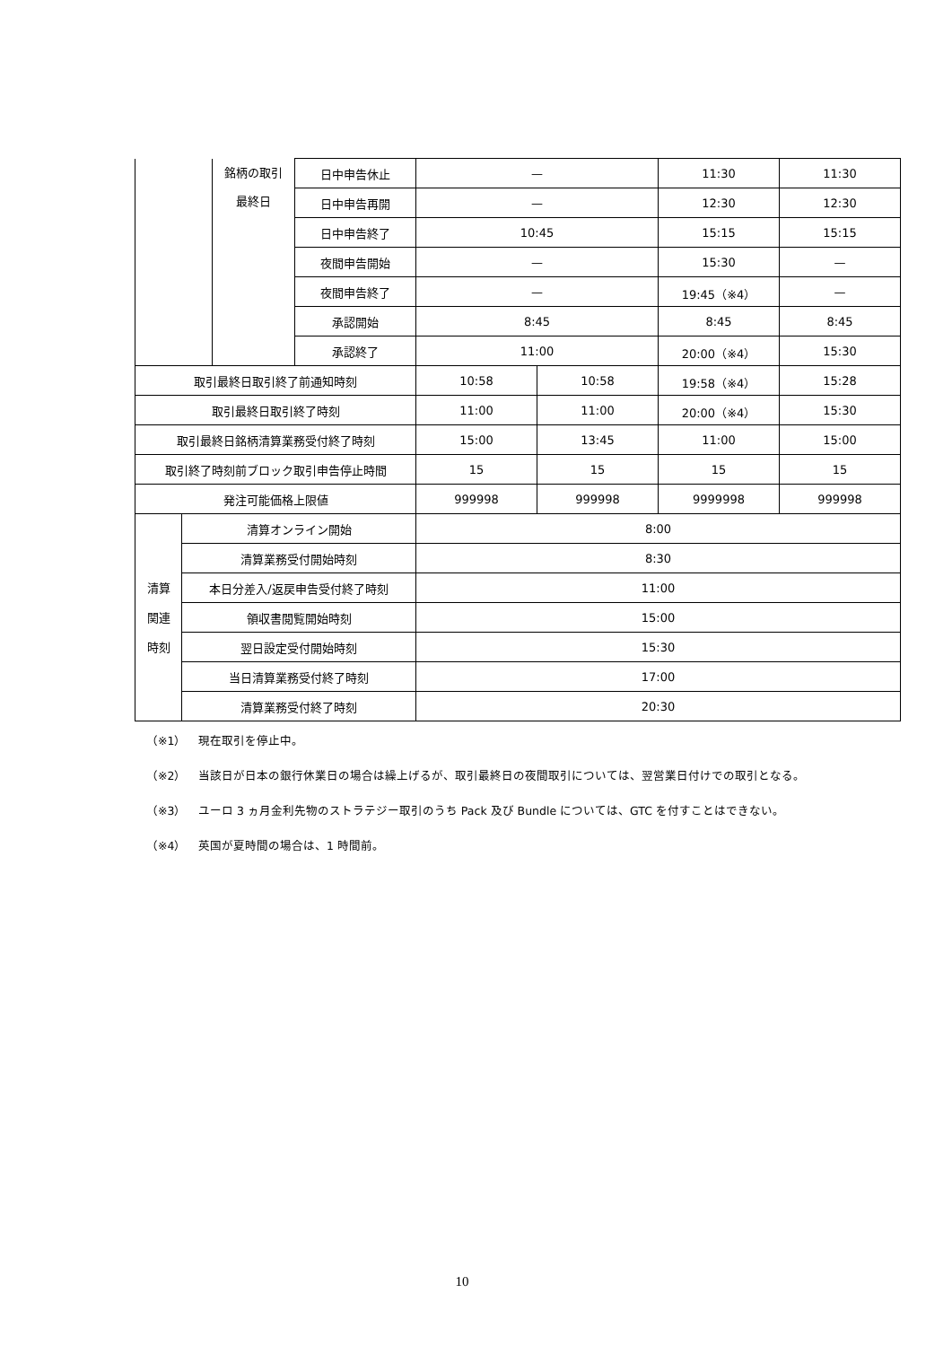| | | 銘柄の取引 最終日 | 日中申告休止 | — | | 11:30 | 11:30 |
| | | | 日中申告再開 | — | | 12:30 | 12:30 |
| | | | 日中申告終了 | 10:45 | | 15:15 | 15:15 |
| | | | 夜間申告開始 | — | | 15:30 | — |
| | | | 夜間申告終了 | — | | 19:45（※4） | — |
| | | | 承認開始 | 8:45 | | 8:45 | 8:45 |
| | | | 承認終了 | 11:00 | | 20:00（※4） | 15:30 |
| 取引最終日取引終了前通知時刻 | | | | 10:58 | 10:58 | 19:58（※4） | 15:28 |
| 取引最終日取引終了時刻 | | | | 11:00 | 11:00 | 20:00（※4） | 15:30 |
| 取引最終日銘柄清算業務受付終了時刻 | | | | 15:00 | 13:45 | 11:00 | 15:00 |
| 取引終了時刻前ブロック取引申告停止時間 | | | | 15 | 15 | 15 | 15 |
| 発注可能価格上限値 | | | | 999998 | 999998 | 9999998 | 999998 |
| 清算 関連 時刻 | 清算オンライン開始 | | | 8:00 | | | |
| | 清算業務受付開始時刻 | | | 8:30 | | | |
| | 本日分差入/返戻申告受付終了時刻 | | | 11:00 | | | |
| | 領収書閲覧開始時刻 | | | 15:00 | | | |
| | 翌日設定受付開始時刻 | | | 15:30 | | | |
| | 当日清算業務受付終了時刻 | | | 17:00 | | | |
| | 清算業務受付終了時刻 | | | 20:30 | | | |
（※1） 現在取引を停止中。
（※2） 当該日が日本の銀行休業日の場合は繰上げるが、取引最終日の夜間取引については、翌営業日付けでの取引となる。
（※3） ユーロ 3 ヵ月金利先物のストラテジー取引のうち Pack 及び Bundle については、GTC を付すことはできない。
（※4） 英国が夏時間の場合は、1 時間前。
10